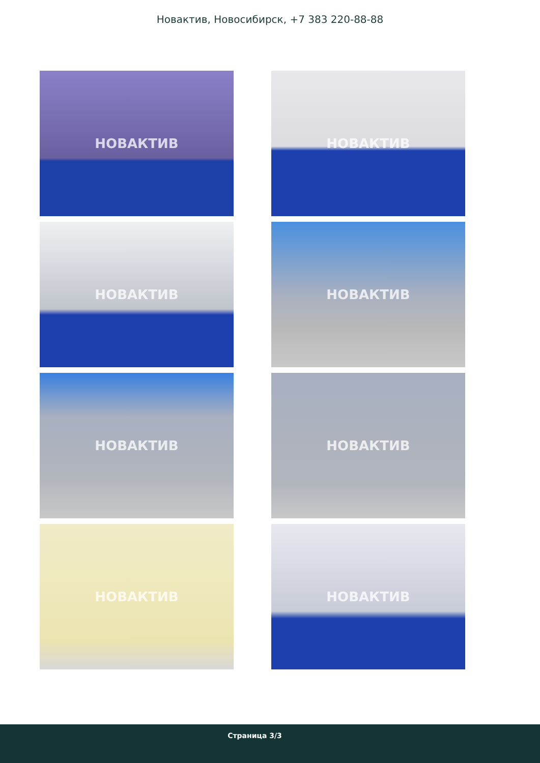Новактив, Новосибирск, +7 383 220-88-88
НОВАКТИВ
НОВАКТИВ
НОВАКТИВ
НОВАКТИВ
НОВАКТИВ
НОВАКТИВ
НОВАКТИВ
НОВАКТИВ
Страница 3/3